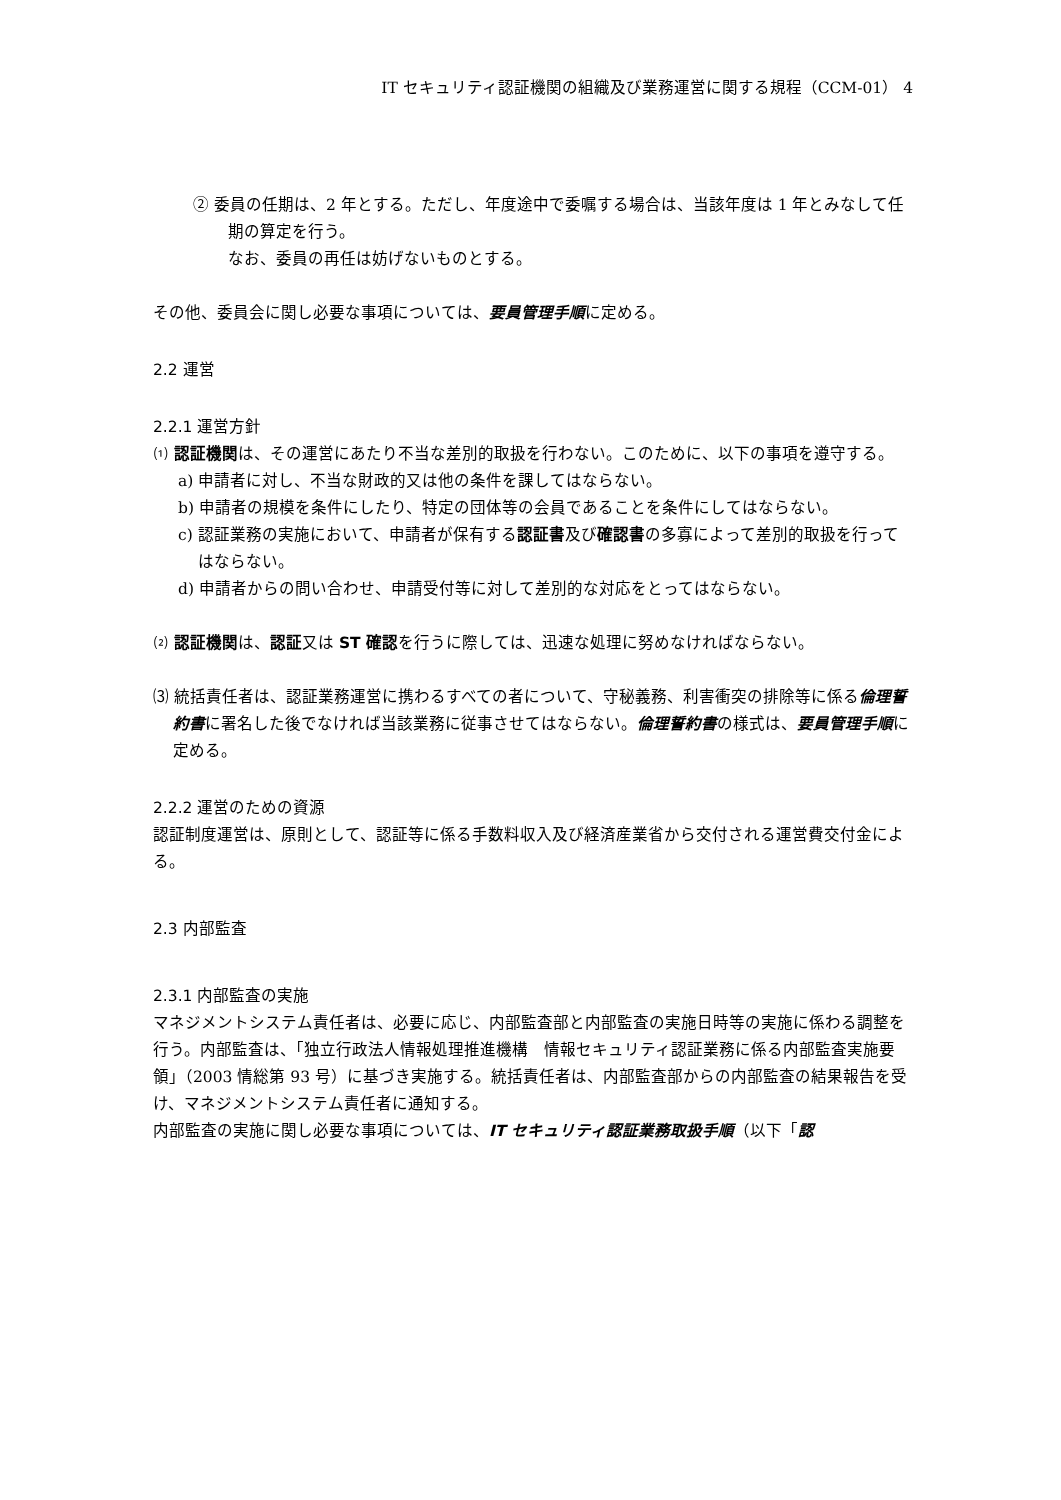IT セキュリティ認証機関の組織及び業務運営に関する規程（CCM-01） 4
② 委員の任期は、2 年とする。ただし、年度途中で委嘱する場合は、当該年度は 1 年とみなして任期の算定を行う。
なお、委員の再任は妨げないものとする。
その他、委員会に関し必要な事項については、要員管理手順に定める。
2.2 運営
2.2.1 運営方針
⑴ 認証機関は、その運営にあたり不当な差別的取扱を行わない。このために、以下の事項を遵守する。
a) 申請者に対し、不当な財政的又は他の条件を課してはならない。
b) 申請者の規模を条件にしたり、特定の団体等の会員であることを条件にしてはならない。
c) 認証業務の実施において、申請者が保有する認証書及び確認書の多寡によって差別的取扱を行ってはならない。
d) 申請者からの問い合わせ、申請受付等に対して差別的な対応をとってはならない。
⑵ 認証機関は、認証又は ST 確認を行うに際しては、迅速な処理に努めなければならない。
⑶ 統括責任者は、認証業務運営に携わるすべての者について、守秘義務、利害衝突の排除等に係る倫理誓約書に署名した後でなければ当該業務に従事させてはならない。倫理誓約書の様式は、要員管理手順に定める。
2.2.2 運営のための資源
認証制度運営は、原則として、認証等に係る手数料収入及び経済産業省から交付される運営費交付金による。
2.3 内部監査
2.3.1 内部監査の実施
マネジメントシステム責任者は、必要に応じ、内部監査部と内部監査の実施日時等の実施に係わる調整を行う。内部監査は、「独立行政法人情報処理推進機構　情報セキュリティ認証業務に係る内部監査実施要領」（2003 情総第 93 号）に基づき実施する。統括責任者は、内部監査部からの内部監査の結果報告を受け、マネジメントシステム責任者に通知する。
内部監査の実施に関し必要な事項については、IT セキュリティ認証業務取扱手順（以下「認